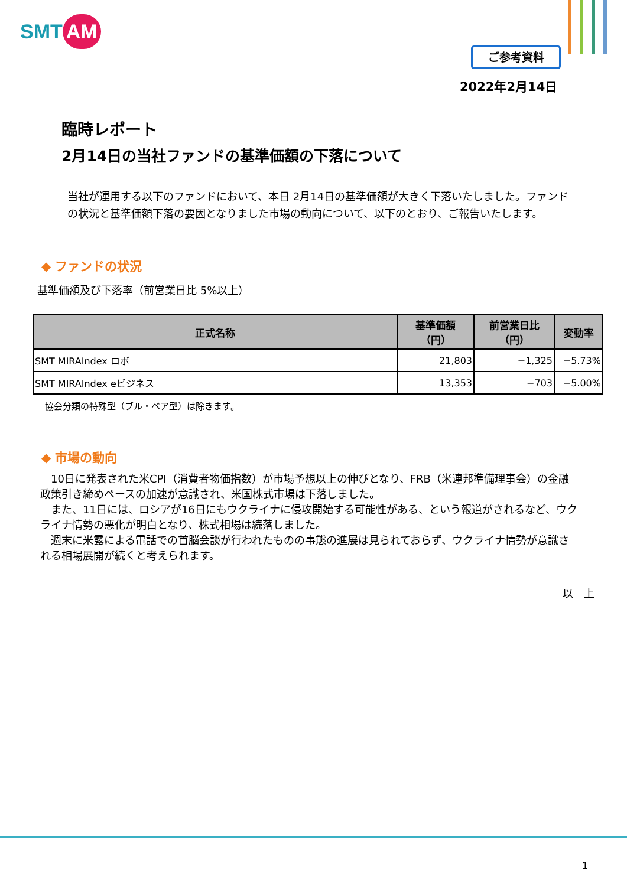SMT AM
ご参考資料
2022年2月14日
臨時レポート
2月14日の当社ファンドの基準価額の下落について
当社が運用する以下のファンドにおいて、本日 2月14日の基準価額が大きく下落いたしました。ファンドの状況と基準価額下落の要因となりました市場の動向について、以下のとおり、ご報告いたします。
◆ ファンドの状況
基準価額及び下落率（前営業日比 5%以上）
| 正式名称 | 基準価額 （円） | 前営業日比 （円） | 変動率 |
| --- | --- | --- | --- |
| SMT MIRAIndex ロボ | 21,803 | −1,325 | −5.73% |
| SMT MIRAIndex eビジネス | 13,353 | −703 | −5.00% |
協会分類の特殊型（ブル・ベア型）は除きます。
◆ 市場の動向
　10日に発表された米CPI（消費者物価指数）が市場予想以上の伸びとなり、FRB（米連邦準備理事会）の金融政策引き締めペースの加速が意識され、米国株式市場は下落しました。
　また、11日には、ロシアが16日にもウクライナに侵攻開始する可能性がある、という報道がされるなど、ウクライナ情勢の悪化が明白となり、株式相場は続落しました。
　週末に米露による電話での首脳会談が行われたものの事態の進展は見られておらず、ウクライナ情勢が意識される相場展開が続くと考えられます。
以　上
1